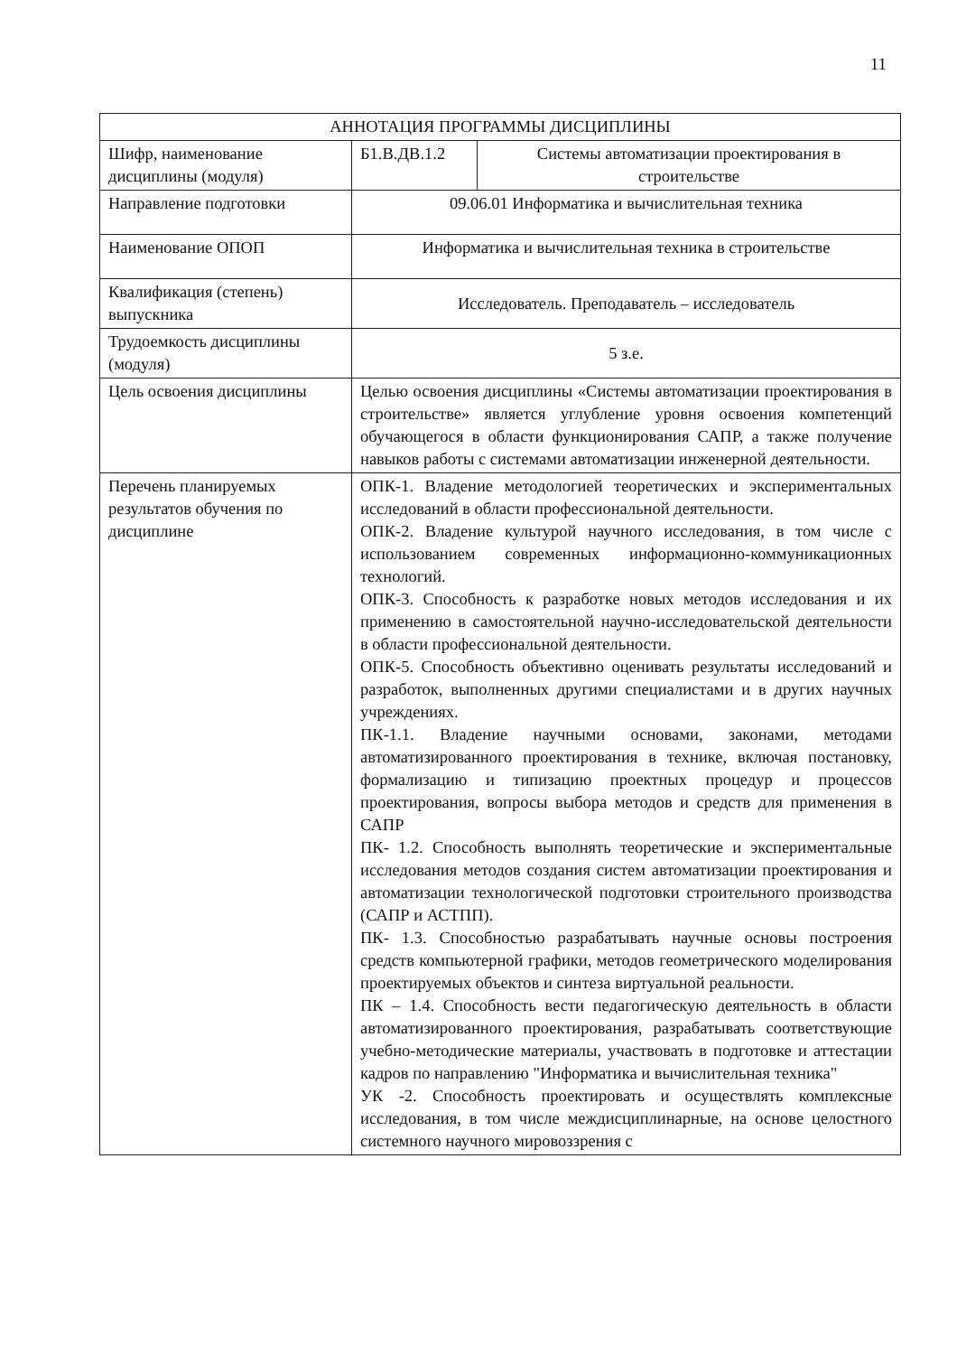11
| АННОТАЦИЯ ПРОГРАММЫ ДИСЦИПЛИНЫ | | |
| --- | --- | --- |
| Шифр, наименование дисциплины (модуля) | Б1.В.ДВ.1.2 | Системы автоматизации проектирования в строительстве |
| Направление подготовки | 09.06.01 Информатика и вычислительная техника | |
| Наименование ОПОП | Информатика и вычислительная техника в строительстве | |
| Квалификация (степень) выпускника | Исследователь. Преподаватель – исследователь | |
| Трудоемкость дисциплины (модуля) | 5 з.е. | |
| Цель освоения дисциплины | Целью освоения дисциплины «Системы автоматизации проектирования в строительстве» является углубление уровня освоения компетенций обучающегося в области функционирования САПР, а также получение навыков работы с системами автоматизации инженерной деятельности. | |
| Перечень планируемых результатов обучения по дисциплине | ОПК-1. Владение методологией теоретических и экспериментальных исследований в области профессиональной деятельности. ОПК-2. Владение культурой научного исследования, в том числе с использованием современных информационно-коммуникационных технологий. ОПК-3. Способность к разработке новых методов исследования и их применению в самостоятельной научно-исследовательской деятельности в области профессиональной деятельности. ОПК-5. Способность объективно оценивать результаты исследований и разработок, выполненных другими специалистами и в других научных учреждениях. ПК-1.1. Владение научными основами, законами, методами автоматизированного проектирования в технике, включая постановку, формализацию и типизацию проектных процедур и процессов проектирования, вопросы выбора методов и средств для применения в САПР ПК- 1.2. Способность выполнять теоретические и экспериментальные исследования методов создания систем автоматизации проектирования и автоматизации технологической подготовки строительного производства (САПР и АСТПП). ПК- 1.3. Способностью разрабатывать научные основы построения средств компьютерной графики, методов геометрического моделирования проектируемых объектов и синтеза виртуальной реальности. ПК – 1.4. Способность вести педагогическую деятельность в области автоматизированного проектирования, разрабатывать соответствующие учебно-методические материалы, участвовать в подготовке и аттестации кадров по направлению "Информатика и вычислительная техника" УК -2. Способность проектировать и осуществлять комплексные исследования, в том числе междисциплинарные, на основе целостного системного научного мировоззрения с | |